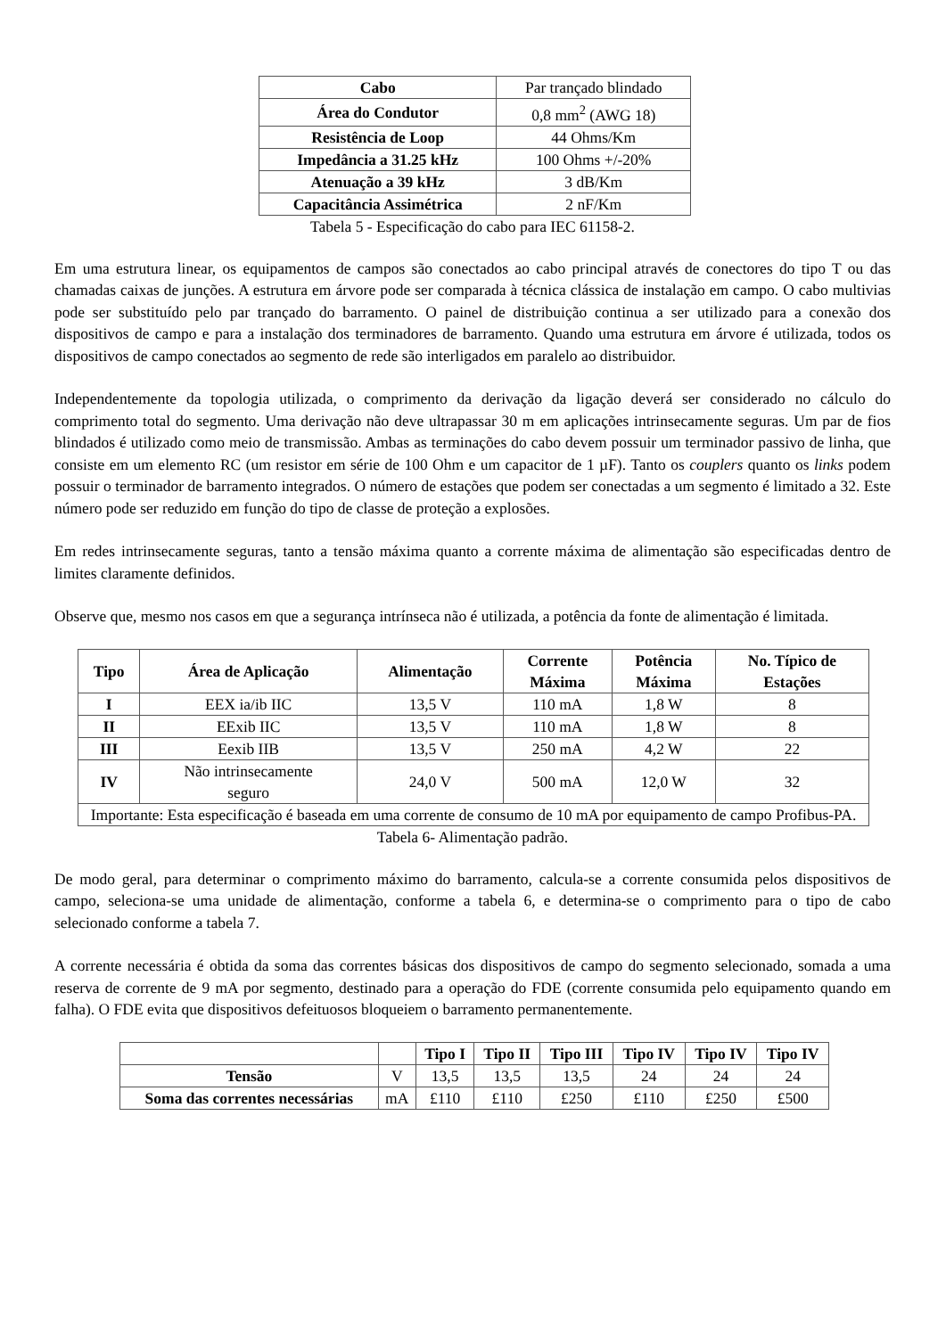| Cabo | Par trançado blindado |
| Área do Condutor | 0,8 mm<sup>2</sup> (AWG 18) |
| Resistência de Loop | 44 Ohms/Km |
| Impedância a 31.25 kHz | 100 Ohms +/-20% |
| Atenuação a 39 kHz | 3 dB/Km |
| Capacitância Assimétrica | 2 nF/Km |
Tabela 5 - Especificação do cabo para IEC 61158-2.
Em uma estrutura linear, os equipamentos de campos são conectados ao cabo principal através de conectores do tipo T ou das chamadas caixas de junções. A estrutura em árvore pode ser comparada à técnica clássica de instalação em campo. O cabo multivias pode ser substituído pelo par trançado do barramento. O painel de distribuição continua a ser utilizado para a conexão dos dispositivos de campo e para a instalação dos terminadores de barramento. Quando uma estrutura em árvore é utilizada, todos os dispositivos de campo conectados ao segmento de rede são interligados em paralelo ao distribuidor.
Independentemente da topologia utilizada, o comprimento da derivação da ligação deverá ser considerado no cálculo do comprimento total do segmento. Uma derivação não deve ultrapassar 30 m em aplicações intrinsecamente seguras. Um par de fios blindados é utilizado como meio de transmissão. Ambas as terminações do cabo devem possuir um terminador passivo de linha, que consiste em um elemento RC (um resistor em série de 100 Ohm e um capacitor de 1 µF). Tanto os couplers quanto os links podem possuir o terminador de barramento integrados. O número de estações que podem ser conectadas a um segmento é limitado a 32. Este número pode ser reduzido em função do tipo de classe de proteção a explosões.
Em redes intrinsecamente seguras, tanto a tensão máxima quanto a corrente máxima de alimentação são especificadas dentro de limites claramente definidos.
Observe que, mesmo nos casos em que a segurança intrínseca não é utilizada, a potência da fonte de alimentação é limitada.
| Tipo | Área de Aplicação | Alimentação | Corrente Máxima | Potência Máxima | No. Típico de Estações |
| --- | --- | --- | --- | --- | --- |
| I | EEX ia/ib IIC | 13,5 V | 110 mA | 1,8 W | 8 |
| II | EExib IIC | 13,5 V | 110 mA | 1,8 W | 8 |
| III | Eexib IIB | 13,5 V | 250 mA | 4,2 W | 22 |
| IV | Não intrinsecamente seguro | 24,0 V | 500 mA | 12,0 W | 32 |
| Importante: Esta especificação é baseada em uma corrente de consumo de 10 mA por equipamento de campo Profibus-PA. | | | | | |
Tabela 6- Alimentação padrão.
De modo geral, para determinar o comprimento máximo do barramento, calcula-se a corrente consumida pelos dispositivos de campo, seleciona-se uma unidade de alimentação, conforme a tabela 6, e determina-se o comprimento para o tipo de cabo selecionado conforme a tabela 7.
A corrente necessária é obtida da soma das correntes básicas dos dispositivos de campo do segmento selecionado, somada a uma reserva de corrente de 9 mA por segmento, destinado para a operação do FDE (corrente consumida pelo equipamento quando em falha). O FDE evita que dispositivos defeituosos bloqueiem o barramento permanentemente.
| | | Tipo I | Tipo II | Tipo III | Tipo IV | Tipo IV | Tipo IV |
| Tensão | V | 13,5 | 13,5 | 13,5 | 24 | 24 | 24 |
| Soma das correntes necessárias | mA | £110 | £110 | £250 | £110 | £250 | £500 |